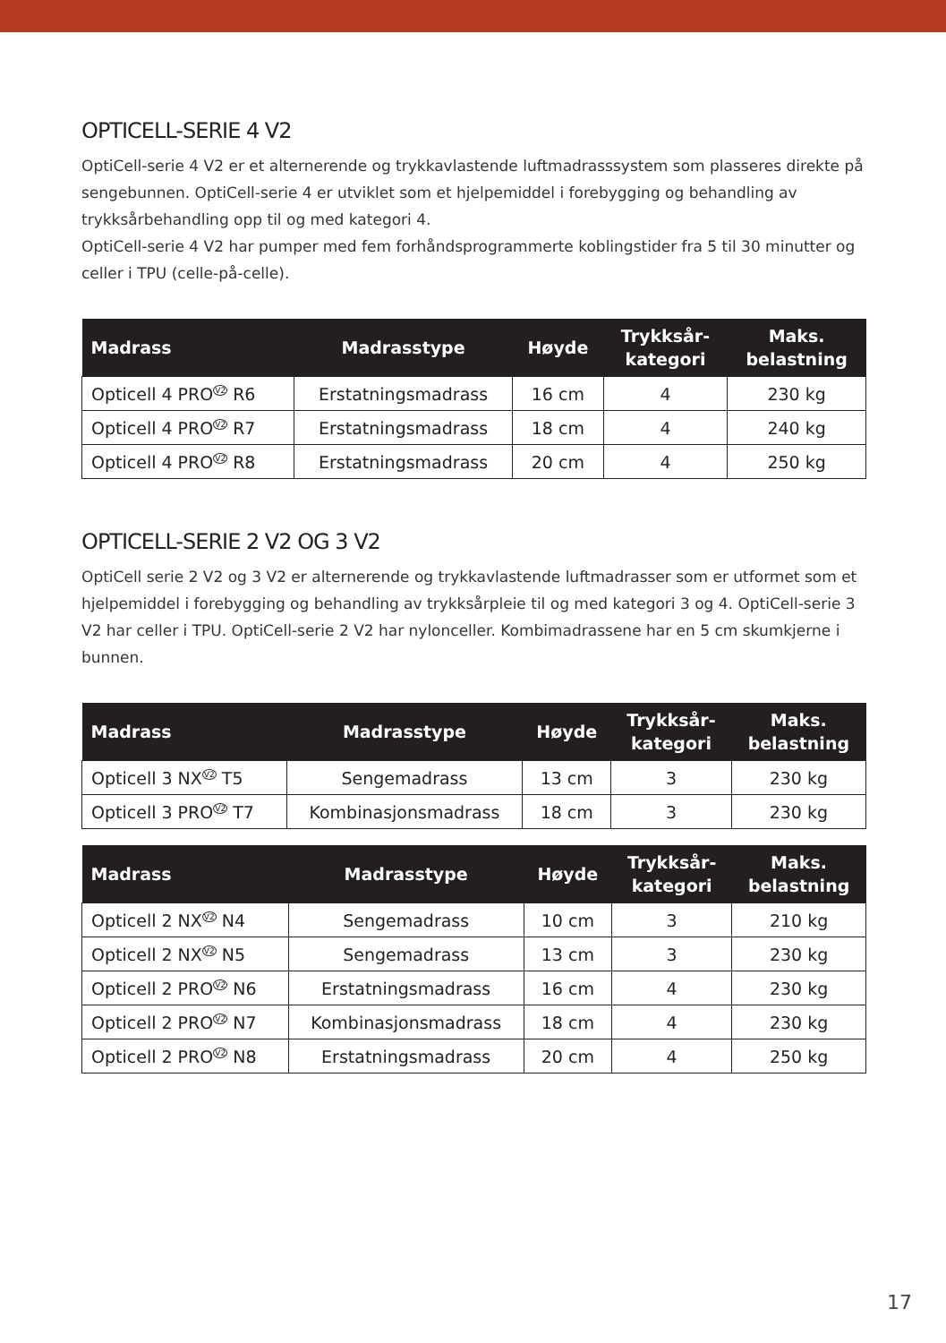OPTICELL-SERIE 4 V2
OptiCell-serie 4 V2 er et alternerende og trykkavlastende luftmadrasssystem som plasseres direkte på sengebunnen. OptiCell-serie 4 er utviklet som et hjelpemiddel i forebygging og behandling av trykksårbehandling opp til og med kategori 4.
OptiCell-serie 4 V2 har pumper med fem forhåndsprogrammerte koblingstider fra 5 til 30 minutter og celler i TPU (celle-på-celle).
| Madrass | Madrasstype | Høyde | Trykksår- kategori | Maks. belastning |
| --- | --- | --- | --- | --- |
| Opticell 4 PRO<sup>V2</sup> R6 | Erstatningsmadrass | 16 cm | 4 | 230 kg |
| Opticell 4 PRO<sup>V2</sup> R7 | Erstatningsmadrass | 18 cm | 4 | 240 kg |
| Opticell 4 PRO<sup>V2</sup> R8 | Erstatningsmadrass | 20 cm | 4 | 250 kg |
OPTICELL-SERIE 2 V2 OG 3 V2
OptiCell serie 2 V2 og 3 V2 er alternerende og trykkavlastende luftmadrasser som er utformet som et hjelpemiddel i forebygging og behandling av trykksårpleie til og med kategori 3 og 4. OptiCell-serie 3 V2 har celler i TPU. OptiCell-serie 2 V2 har nylonceller. Kombimadrassene har en 5 cm skumkjerne i bunnen.
| Madrass | Madrasstype | Høyde | Trykksår- kategori | Maks. belastning |
| --- | --- | --- | --- | --- |
| Opticell 3 NX<sup>V2</sup> T5 | Sengemadrass | 13 cm | 3 | 230 kg |
| Opticell 3 PRO<sup>V2</sup> T7 | Kombinasjonsmadrass | 18 cm | 3 | 230 kg |
| Madrass | Madrasstype | Høyde | Trykksår- kategori | Maks. belastning |
| --- | --- | --- | --- | --- |
| Opticell 2 NX<sup>V2</sup> N4 | Sengemadrass | 10 cm | 3 | 210 kg |
| Opticell 2 NX<sup>V2</sup> N5 | Sengemadrass | 13 cm | 3 | 230 kg |
| Opticell 2 PRO<sup>V2</sup> N6 | Erstatningsmadrass | 16 cm | 4 | 230 kg |
| Opticell 2 PRO<sup>V2</sup> N7 | Kombinasjonsmadrass | 18 cm | 4 | 230 kg |
| Opticell 2 PRO<sup>V2</sup> N8 | Erstatningsmadrass | 20 cm | 4 | 250 kg |
17